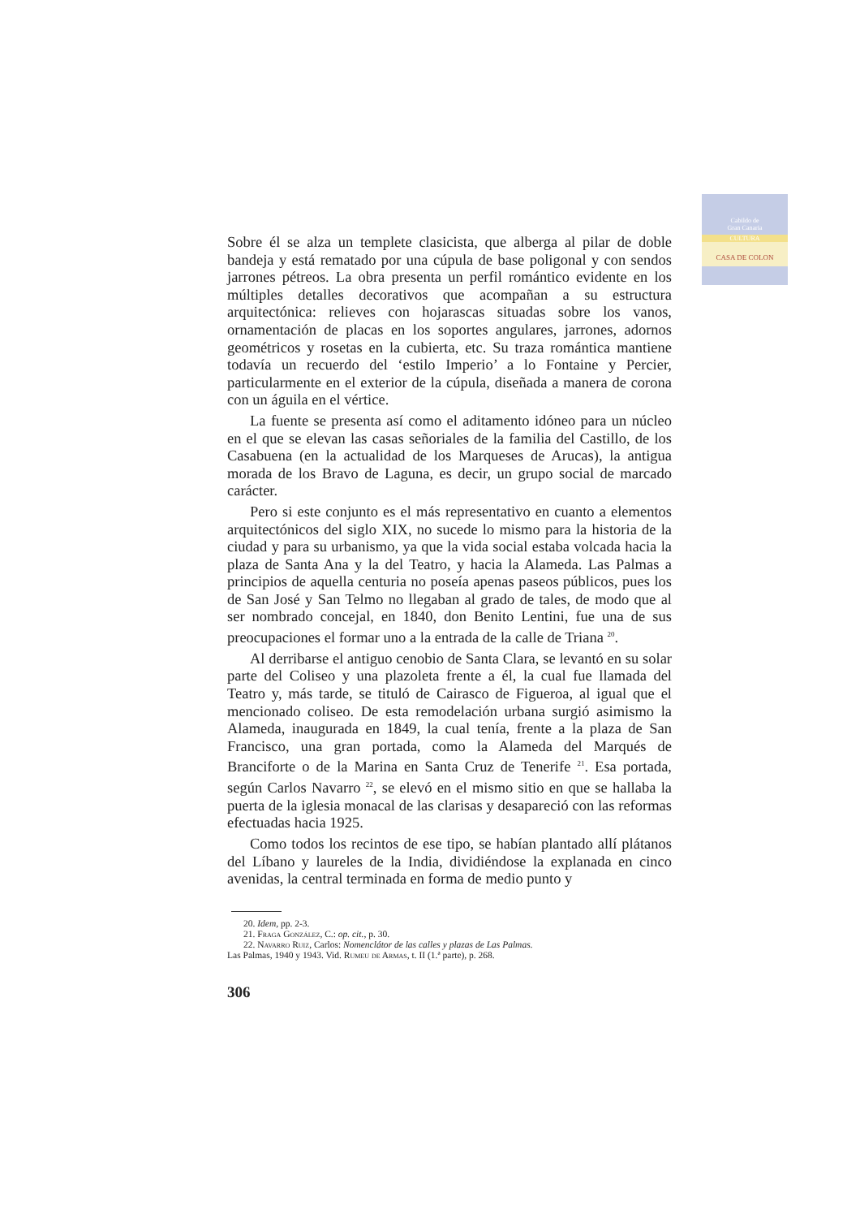Cabildo de
Gran Canaria
CULTURA
CASA DE COLON
Sobre él se alza un templete clasicista, que alberga al pilar de doble bandeja y está rematado por una cúpula de base poligonal y con sendos jarrones pétreos. La obra presenta un perfil romántico evidente en los múltiples detalles decorativos que acompañan a su estructura arquitectónica: relieves con hojarascas situadas sobre los vanos, ornamentación de placas en los soportes angulares, jarrones, adornos geométricos y rosetas en la cubierta, etc. Su traza romántica mantiene todavía un recuerdo del ‘estilo Imperio’ a lo Fontaine y Percier, particularmente en el exterior de la cúpula, diseñada a manera de corona con un águila en el vértice.
La fuente se presenta así como el aditamento idóneo para un núcleo en el que se elevan las casas señoriales de la familia del Castillo, de los Casabuena (en la actualidad de los Marqueses de Arucas), la antigua morada de los Bravo de Laguna, es decir, un grupo social de marcado carácter.
Pero si este conjunto es el más representativo en cuanto a elementos arquitectónicos del siglo XIX, no sucede lo mismo para la historia de la ciudad y para su urbanismo, ya que la vida social estaba volcada hacia la plaza de Santa Ana y la del Teatro, y hacia la Alameda. Las Palmas a principios de aquella centuria no poseía apenas paseos públicos, pues los de San José y San Telmo no llegaban al grado de tales, de modo que al ser nombrado concejal, en 1840, don Benito Lentini, fue una de sus preocupaciones el formar uno a la entrada de la calle de Triana <sup>20</sup>.
Al derribarse el antiguo cenobio de Santa Clara, se levantó en su solar parte del Coliseo y una plazoleta frente a él, la cual fue llamada del Teatro y, más tarde, se tituló de Cairasco de Figueroa, al igual que el mencionado coliseo. De esta remodelación urbana surgió asimismo la Alameda, inaugurada en 1849, la cual tenía, frente a la plaza de San Francisco, una gran portada, como la Alameda del Marqués de Branciforte o de la Marina en Santa Cruz de Tenerife <sup>21</sup>. Esa portada, según Carlos Navarro <sup>22</sup>, se elevó en el mismo sitio en que se hallaba la puerta de la iglesia monacal de las clarisas y desapareció con las reformas efectuadas hacia 1925.
Como todos los recintos de ese tipo, se habían plantado allí plátanos del Líbano y laureles de la India, dividiéndose la explanada en cinco avenidas, la central terminada en forma de medio punto y
20. Idem, pp. 2-3.
21. Fraga González, C.: op. cit., p. 30.
22. Navarro Ruiz, Carlos: Nomenclátor de las calles y plazas de Las Palmas.
Las Palmas, 1940 y 1943. Vid. Rumeu de Armas, t. II (1.ª parte), p. 268.
306